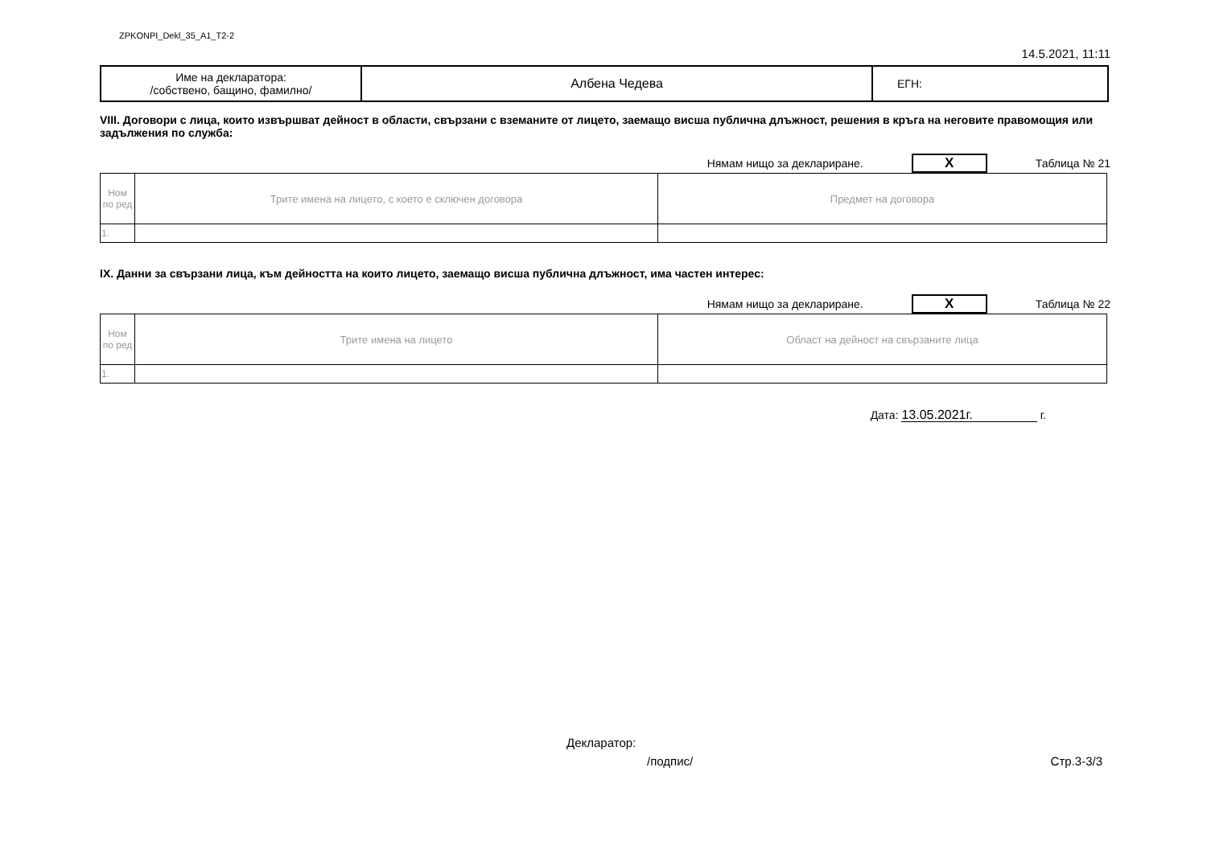ZPKONPI_Dekl_35_A1_T2-2
14.5.2021, 11:11
| Име на декларатора: /собствено, бащино, фамилно/ | Албена Чедева | ЕГН: |
VIII. Договори с лица, които извършват дейност в области, свързани с вземаните от лицето, заемащо висша публична длъжност, решения в кръга на неговите правомощия или задължения по служба:
Нямам нищо за деклариране. X Таблица № 21
| Ном по ред | Трите имена на лицето, с което е сключен договора | Предмет на договора |
| 1. | | |
IX. Данни за свързани лица, към дейността на които лицето, заемащо висша публична длъжност, има частен интерес:
Нямам нищо за деклариране. X Таблица № 22
| Ном по ред | Трите имена на лицето | Област на дейност на свързаните лица |
| 1. | | |
Дата: 13.05.2021г. г.
Декларатор:
/подпис/ Стр.3-3/3